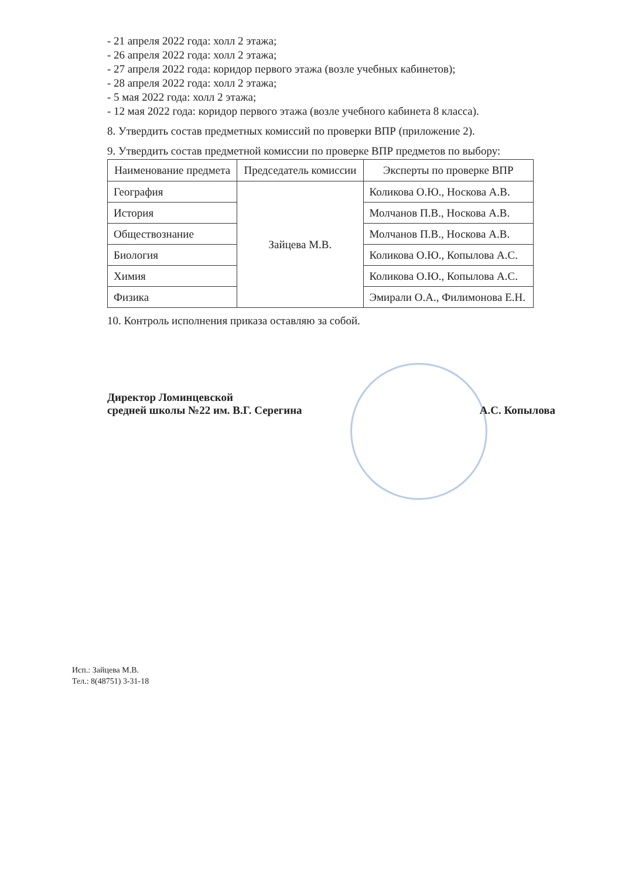- 21 апреля 2022 года: холл 2 этажа;
- 26 апреля 2022 года: холл 2 этажа;
- 27 апреля 2022 года: коридор первого этажа (возле учебных кабинетов);
- 28 апреля 2022 года: холл 2 этажа;
- 5 мая 2022 года: холл 2 этажа;
- 12 мая 2022 года: коридор первого этажа (возле учебного кабинета 8 класса).
8. Утвердить состав предметных комиссий по проверки ВПР (приложение 2).
9. Утвердить состав предметной комиссии по проверке ВПР предметов по выбору:
| Наименование предмета | Председатель комиссии | Эксперты по проверке ВПР |
| География | Зайцева М.В. | Коликова О.Ю., Носкова А.В. |
| История | | Молчанов П.В., Носкова А.В. |
| Обществознание | | Молчанов П.В., Носкова А.В. |
| Биология | | Коликова О.Ю., Копылова А.С. |
| Химия | | Коликова О.Ю., Копылова А.С. |
| Физика | | Эмирали О.А., Филимонова Е.Н. |
10. Контроль исполнения приказа оставляю за собой.
Директор Ломинцевской
средней школы №22 им. В.Г. Серегина
А.С. Копылова
Исп.: Зайцева М.В.
Тел.: 8(48751) 3-31-18